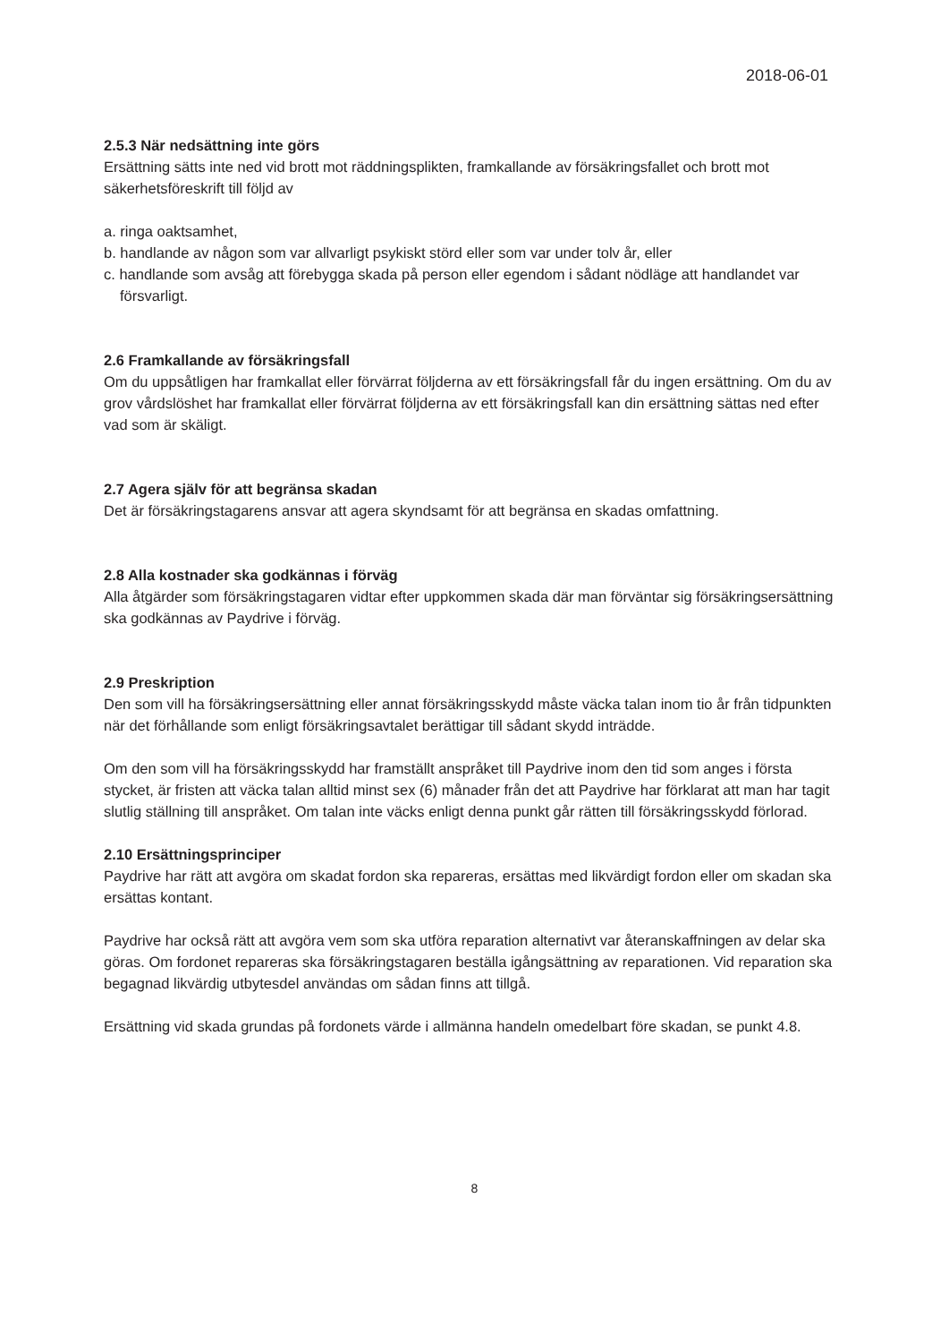2018-06-01
2.5.3 När nedsättning inte görs
Ersättning sätts inte ned vid brott mot räddningsplikten, framkallande av försäkringsfallet och brott mot säkerhetsföreskrift till följd av
a. ringa oaktsamhet,
b. handlande av någon som var allvarligt psykiskt störd eller som var under tolv år, eller
c. handlande som avsåg att förebygga skada på person eller egendom i sådant nödläge att handlandet var försvarligt.
2.6 Framkallande av försäkringsfall
Om du uppsåtligen har framkallat eller förvärrat följderna av ett försäkringsfall får du ingen ersättning. Om du av grov vårdslöshet har framkallat eller förvärrat följderna av ett försäkringsfall kan din ersättning sättas ned efter vad som är skäligt.
2.7 Agera själv för att begränsa skadan
Det är försäkringstagarens ansvar att agera skyndsamt för att begränsa en skadas omfattning.
2.8 Alla kostnader ska godkännas i förväg
Alla åtgärder som försäkringstagaren vidtar efter uppkommen skada där man förväntar sig försäkringsersättning ska godkännas av Paydrive i förväg.
2.9 Preskription
Den som vill ha försäkringsersättning eller annat försäkringsskydd måste väcka talan inom tio år från tidpunkten när det förhållande som enligt försäkringsavtalet berättigar till sådant skydd inträdde.
Om den som vill ha försäkringsskydd har framställt anspråket till Paydrive inom den tid som anges i första stycket, är fristen att väcka talan alltid minst sex (6) månader från det att Paydrive har förklarat att man har tagit slutlig ställning till anspråket. Om talan inte väcks enligt denna punkt går rätten till försäkringsskydd förlorad.
2.10 Ersättningsprinciper
Paydrive har rätt att avgöra om skadat fordon ska repareras, ersättas med likvärdigt fordon eller om skadan ska ersättas kontant.
Paydrive har också rätt att avgöra vem som ska utföra reparation alternativt var återanskaffningen av delar ska göras. Om fordonet repareras ska försäkringstagaren beställa igångsättning av reparationen. Vid reparation ska begagnad likvärdig utbytesdel användas om sådan finns att tillgå.
Ersättning vid skada grundas på fordonets värde i allmänna handeln omedelbart före skadan, se punkt 4.8.
8